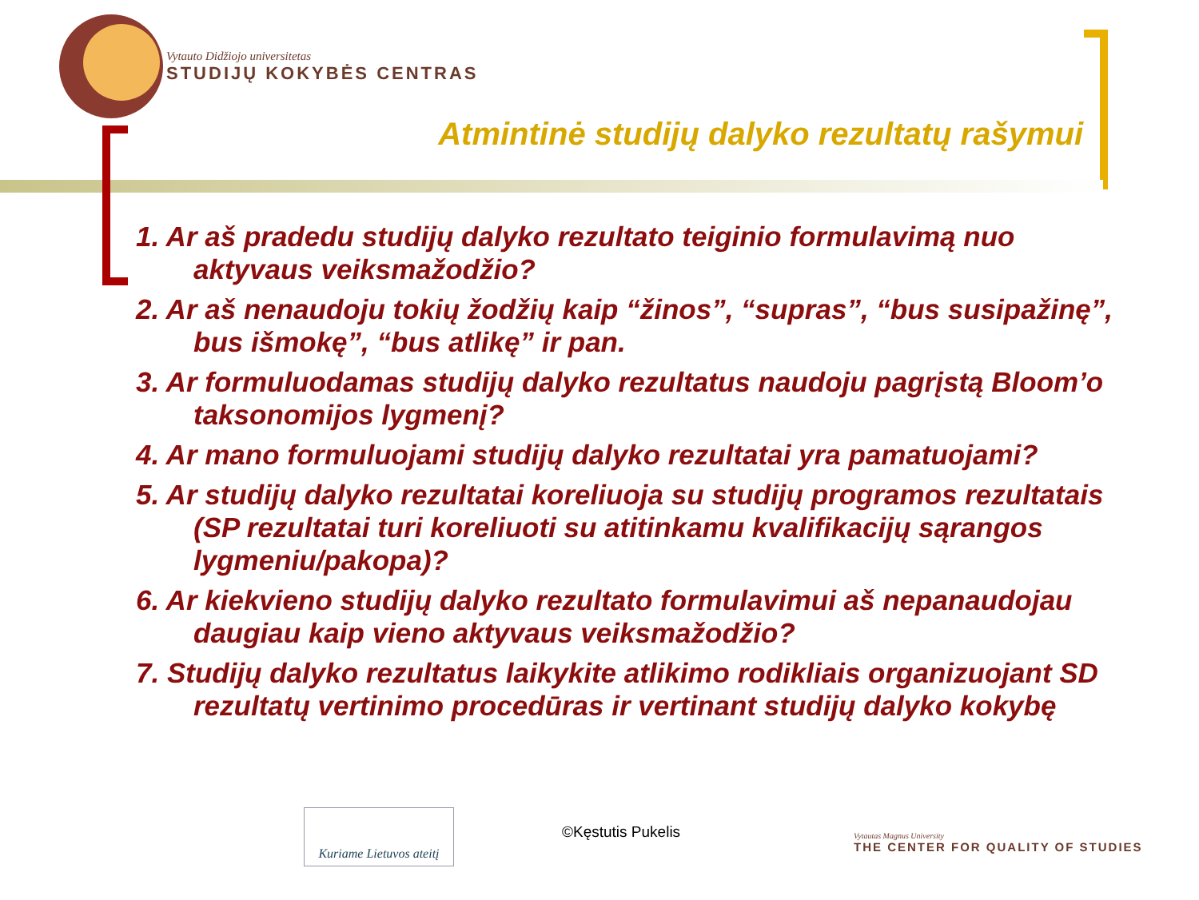Vytauto Didžiojo universitetas
STUDIJŲ KOKYBĖS CENTRAS
Atmintinė studijų dalyko rezultatų rašymui
1. Ar aš pradedu studijų dalyko rezultato teiginio formulavimą nuo aktyvaus veiksmažodžio?
2. Ar aš nenaudoju tokių žodžių kaip “žinos”, “supras”, “bus susipažinę”, bus išmokę”, “bus atlikę” ir pan.
3. Ar formuluodamas studijų dalyko rezultatus naudoju pagrįstą Bloom’o taksonomijos lygmenį?
4. Ar mano formuluojami studijų dalyko rezultatai yra pamatuojami?
5. Ar studijų dalyko rezultatai koreliuoja su studijų programos rezultatais (SP rezultatai turi koreliuoti su atitinkamu kvalifikacijų sąrangos lygmeniu/pakopa)?
6. Ar kiekvieno studijų dalyko rezultato formulavimui aš nepanaudojau daugiau kaip vieno aktyvaus veiksmažodžio?
7. Studijų dalyko rezultatus laikykite atlikimo rodikliais organizuojant SD rezultatų vertinimo procedūras ir vertinant studijų dalyko kokybę
Kuriame Lietuvos ateitį
©Kęstutis Pukelis
Vytautas Magnus University
THE CENTER FOR QUALITY OF STUDIES